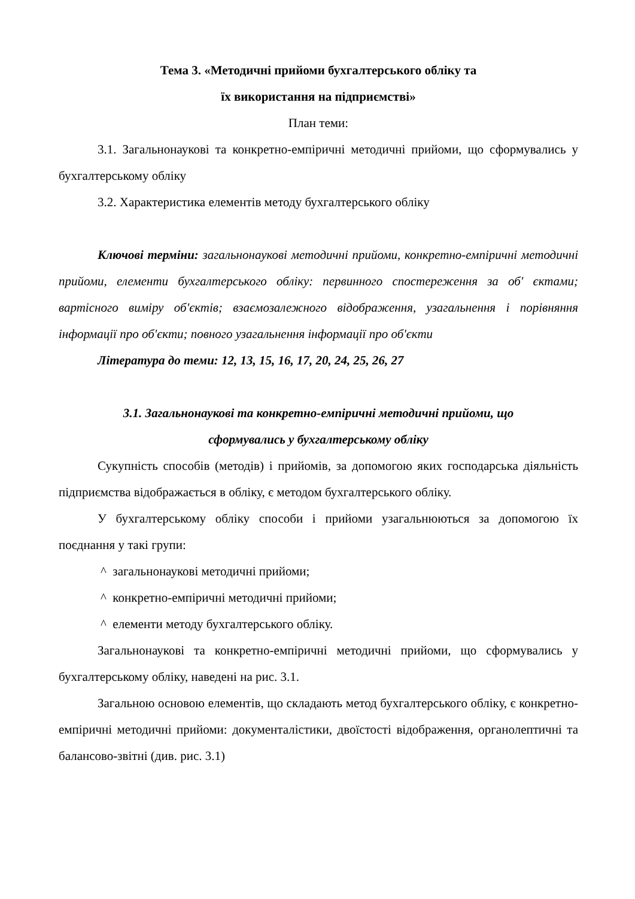Тема 3. «Методичні прийоми бухгалтерського обліку та
їх використання на підприємстві»
План теми:
3.1. Загальнонаукові та конкретно-емпіричні методичні прийоми, що сформувались у бухгалтерському обліку
3.2. Характеристика елементів методу бухгалтерського обліку
Ключові терміни: загальнонаукові методичні прийоми, конкретно-емпіричні методичні прийоми, елементи бухгалтерського обліку: первинного спостереження за об' єктами; вартісного виміру об'єктів; взаємозалежного відображення, узагальнення і порівняння інформації про об'єкти; повного узагальнення інформації про об'єкти
Література до теми: 12, 13, 15, 16, 17, 20, 24, 25, 26, 27
3.1. Загальнонаукові та конкретно-емпіричні методичні прийоми, що
сформувались у бухгалтерському обліку
Сукупність способів (методів) і прийомів, за допомогою яких господарська діяльність підприємства відображається в обліку, є методом бухгалтерського обліку.
У бухгалтерському обліку способи і прийоми узагальнюються за допомогою їх поєднання у такі групи:
^ загальнонаукові методичні прийоми;
^ конкретно-емпіричні методичні прийоми;
^ елементи методу бухгалтерського обліку.
Загальнонаукові та конкретно-емпіричні методичні прийоми, що сформувались у бухгалтерському обліку, наведені на рис. 3.1.
Загальною основою елементів, що складають метод бухгалтерського обліку, є конкретно-емпіричні методичні прийоми: документалістики, двоїстості відображення, органолептичні та балансово-звітні (див. рис. 3.1)